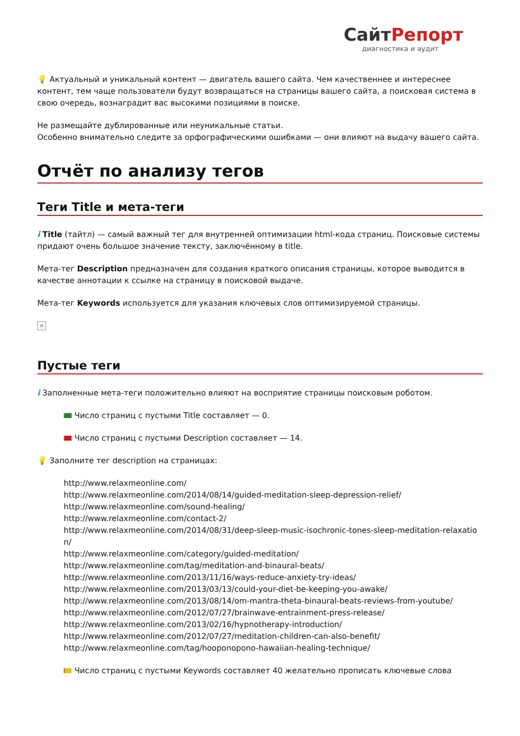СайтРепорт
диагностика и аудит
💡 Актуальный и уникальный контент — двигатель вашего сайта. Чем качественнее и интереснее контент, тем чаще пользователи будут возвращаться на страницы вашего сайта, а поисковая система в свою очередь, вознаградит вас высокими позициями в поиске.
Не размещайте дублированные или неуникальные статьи.
Особенно внимательно следите за орфографическими ошибками — они влияют на выдачу вашего сайта.
Отчёт по анализу тегов
Теги Title и мета-теги
i Title (тайтл) — самый важный тег для внутренней оптимизации html-кода страниц. Поисковые системы придают очень большое значение тексту, заключённому в title.
Мета-тег Description предназначен для создания краткого описания страницы, которое выводится в качестве аннотации к ссылке на страницу в поисковой выдаче.
Мета-тег Keywords используется для указания ключевых слов оптимизируемой страницы.
×
Пустые теги
i Заполненные мета-теги положительно влияют на восприятие страницы поисковым роботом.
Число страниц с пустыми Title составляет — 0.
Число страниц с пустыми Description составляет — 14.
💡 Заполните тег description на страницах:
http://www.relaxmeonline.com/
http://www.relaxmeonline.com/2014/08/14/guided-meditation-sleep-depression-relief/
http://www.relaxmeonline.com/sound-healing/
http://www.relaxmeonline.com/contact-2/
http://www.relaxmeonline.com/2014/08/31/deep-sleep-music-isochronic-tones-sleep-meditation-relaxation/
http://www.relaxmeonline.com/category/guided-meditation/
http://www.relaxmeonline.com/tag/meditation-and-binaural-beats/
http://www.relaxmeonline.com/2013/11/16/ways-reduce-anxiety-try-ideas/
http://www.relaxmeonline.com/2013/03/13/could-your-diet-be-keeping-you-awake/
http://www.relaxmeonline.com/2013/08/14/om-mantra-theta-binaural-beats-reviews-from-youtube/
http://www.relaxmeonline.com/2012/07/27/brainwave-entrainment-press-release/
http://www.relaxmeonline.com/2013/02/16/hypnotherapy-introduction/
http://www.relaxmeonline.com/2012/07/27/meditation-children-can-also-benefit/
http://www.relaxmeonline.com/tag/hooponopono-hawaiian-healing-technique/
Число страниц с пустыми Keywords составляет 40 желательно прописать ключевые слова